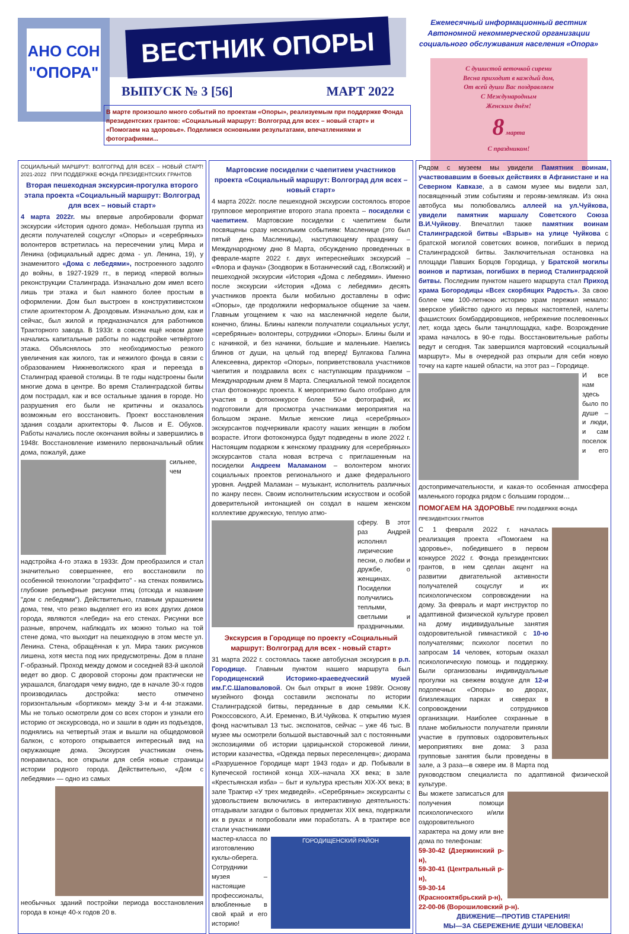АНО СОН
"ОПОРА"
ВЕСТНИК ОПОРЫ
ВЫПУСК № 3 [56] МАРТ 2022
В марте произошло много событий по проектам «Опоры», реализуемым при поддержке Фонда президентских грантов: «Социальный маршрут: Волгоград для всех – новый старт» и «Помогаем на здоровье». Поделимся основными результатами, впечатлениями и фотографиями...
Ежемесячный информационный вестник
Автономной некоммерческой организации
социального обслуживания населения «Опора»
С душистой веточкой сирени
Весна приходит в каждый дом,
От всей души Вас поздравляем
С Международным
Женским днём!
8 марта
С праздником!
СОЦИАЛЬНЫЙ МАРШРУТ: ВОЛГОГРАД ДЛЯ ВСЕХ – НОВЫЙ СТАРТ! 2021-2022 ПРИ ПОДДЕРЖКЕ ФОНДА ПРЕЗИДЕНТСКИХ ГРАНТОВ
Вторая пешеходная экскурсия-прогулка второго этапа проекта «Социальный маршрут: Волгоград для всех – новый старт»
4 марта 2022г. мы впервые апробировали формат экскурсии «История одного дома». Небольшая группа из десяти получателей соцуслуг «Опоры» и «серебряных» волонтеров встретилась на пересечении улиц Мира и Ленина (официальный адрес дома - ул. Ленина, 19), у знаменитого «Дома с лебедями», построенного задолго до войны, в 1927-1929 гг., в период «первой волны» реконструкции Сталинграда. Изначально дом имел всего лишь три этажа и был намного более простым в оформлении. Дом был выстроен в конструктивистском стиле архитектором А. Дроздовым. Изначально дом, как и сейчас, был жилой и предназначался для работников Тракторного завода. В 1933г. в совсем ещё новом доме начались капитальные работы по надстройке четвёртого этажа. Объяснялось это необходимостью резкого увеличения как жилого, так и нежилого фонда в связи с образованием Нижневолжского края и переезда в Сталинград краевой столицы. В те годы надстроены были многие дома в центре. Во время Сталинградской битвы дом пострадал, как и все остальные здания в городе. Но разрушения его были не критичны и оказалось возможным его восстановить. Проект восстановления здания создали архитекторы Ф. Лысов и Е. Обухов. Работы начались после окончания войны и завершились в 1948г. Восстановление изменило первоначальный облик дома, пожалуй, даже
сильнее, чем надстройка 4-го этажа в 1933г. Дом преобразился и стал значительно совершеннее, его восстановили по особенной технологии "сграффито" - на стенах появились глубокие рельефные рисунки птиц (отсюда и название "дом с лебедями"). Действительно, главным украшением дома, тем, что резко выделяет его из всех других домов города, являются «лебеди» на его стенах. Рисунки все разные, впрочем, наблюдать их можно только на той стене дома, что выходит на пешеходную в этом месте ул. Ленина. Стена, обращённая к ул. Мира таких рисунков лишена, хотя места под них предусмотрены. Дом в плане Г-образный. Проход между домом и соседней 83-й школой ведет во двор. С дворовой стороны дом практически не украшался, благодаря чему видно, где в начале 30-х годов производилась достройка: место отмечено горизонтальным «бортиком» между 3-м и 4-м этажами. Мы не только осмотрели дом со всех сторон и узнали его историю от экскурсовода, но и зашли в один из подъездов, поднялись на четвертый этаж и вышли на общедомовой балкон, с которого открывается интересный вид на окружающие дома. Экскурсия участникам очень понравилась, все открыли для себя новые страницы истории родного города. Действительно, «Дом с лебедями» — одно из самых
необычных зданий постройки периода восстановления города в конце 40-х годов 20 в.
Мартовские посиделки с чаепитием участников проекта «Социальный маршрут: Волгоград для всех – новый старт»
4 марта 2022г. после пешеходной экскурсии состоялось второе групповое мероприятие второго этапа проекта – посиделки с чаепитием. Мартовские посиделки с чаепитием были посвящены сразу нескольким событиям: Масленице (это был пятый день Масленицы), наступающему празднику – Международному дню 8 Марта, обсуждению проведенных в феврале-марте 2022 г. двух интереснейших экскурсий – «Флора и фауна» (Зоодворик в Ботанический сад, г.Волжский) и пешеходной экскурсии «История «Дома с лебедями». Именно после экскурсии «История «Дома с лебедями» десять участников проекта были мобильно доставлены в офис «Опоры», где продолжили неформальное общение за чаем. Главным угощением к чаю на масленичной неделе были, конечно, блины. Блины напекли получатели социальных услуг, «серебряные» волонтеры, сотрудники «Опоры». Блины были и с начинкой, и без начинки, большие и маленькие. Наелись блинов от души, на целый год вперед! Булгакова Галина Алексеевна, директор «Опоры», поприветствовала участников чаепития и поздравила всех с наступающим праздником – Международным днем 8 Марта. Специальной темой посиделок стал фотоконкурс проекта. К мероприятию было отобрано для участия в фотоконкурсе более 50-и фотографий, их подготовили для просмотра участниками мероприятия на большом экране. Милые женские лица «серебряных» экскурсантов подчеркивали красоту наших женщин в любом возрасте. Итоги фотоконкурса будут подведены в июле 2022 г. Настоящим подарком к женскому празднику для «серебряных» экскурсантов стала новая встреча с приглашенным на посиделки Андреем Маламаном – волонтером многих социальных проектов регионального и даже федерального уровня. Андрей Маламан – музыкант, исполнитель различных по жанру песен. Своим исполнительским искусством и особой доверительной интонацией он создал в нашем женском коллективе дружескую, теплую атмо-
сферу. В этот раз Андрей исполнял лирические песни, о любви и дружбе, о женщинах. Посиделки получились теплыми, светлыми и праздничными.
Экскурсия в Городище по проекту «Социальный маршрут: Волгоград для всех - новый старт»
31 марта 2022 г. состоялась также автобусная экскурсия в р.п. Городище. Главным пунктом нашего маршрута был Городищенский Историко-краеведческий музей им.Г.С.Шаповаловой. Он был открыт в июне 1989г. Основу музейного фонда составили экспонаты по истории Сталинградской битвы, переданные в дар семьями К.К. Рокоссовского, А.И. Еременко, В.И.Чуйкова. К открытию музея фонд насчитывал 13 тыс. экспонатов, сейчас – уже 46 тыс. В музее мы осмотрели большой выставочный зал с постоянными экспозициями об истории царицынской сторожевой линии, истории казачества, «Одежда первых переселенцев»; диорама «Разрушенное Городище март 1943 года» и др. Побывали в Купеческой гостиной конца XIX–начала XX века; в зале «Крестьянская изба» – быт и культура крестьян XIX-XX века; в зале Трактир «У трех медведей». «Серебряные» экскурсанты с удовольствием включились в интерактивную деятельность: отгадывали загадки о бытовых предметах XIX века, подержали их в руках и попробовали ими поработать. А в трактире все стали участниками
ГОРОДИЩЕНСКИЙ РАЙОН
мастер-класса по изготовлению куклы-оберега. Сотрудники музея – настоящие профессионалы, влюбленные в свой край и его историю!
Рядом с музеем мы увидели Памятник воинам, участвовавшим в боевых действиях в Афганистане и на Северном Кавказе, а в самом музее мы видели зал, посвященный этим событиям и героям-землякам. Из окна автобуса мы полюбовались аллеей на ул.Чуйкова, увидели памятник маршалу Советского Союза В.И.Чуйкову. Впечатлил также памятник воинам Сталинградской битвы «Взрыв» на улице Чуйкова с братской могилой советских воинов, погибших в период Сталинградской битвы. Заключительная остановка на площади Павших Борцов Городища, у Братской могилы воинов и партизан, погибших в период Сталинградской битвы. Последним пунктом нашего маршрута стал Приход храма Богородицы «Всех скорбящих Радость». За свою более чем 100-летнюю историю храм пережил немало: зверское убийство одного из первых настоятелей, налеты фашистских бомбардировщиков, небрежение послевоенных лет, когда здесь были танцплощадка, кафе. Возрождение храма началось в 90-е годы. Восстановительные работы ведут и сегодня. Так завершился мартовский «социальный маршрут». Мы в очередной раз открыли для себя новую точку на карте нашей области, на этот раз – Городище.
И все нам здесь было по душе – и люди, и сам поселок и его достопримечательности, и какая-то особенная атмосфера маленького городка рядом с большим городом…
ПОМОГАЕМ НА ЗДОРОВЬЕ ПРИ ПОДДЕРЖКЕ ФОНДА ПРЕЗИДЕНТСКИХ ГРАНТОВ
С 1 февраля 2022 г. началась реализация проекта «Помогаем на здоровье», победившего в первом конкурсе 2022 г. Фонда президентских грантов, в нем сделан акцент на развитии двигательной активности получателей соцуслуг и их психологическом сопровождении на дому. За февраль и март инструктор по адаптивной физической культуре провел на дому индивидуальные занятия оздоровительной гимнастикой с 10-ю получателями; психолог посетил по запросам 14 человек, которым оказал психологическую помощь и поддержку. Были организованы индивидуальные прогулки на свежем воздухе для 12-и подопечных «Опоры» во дворах, близлежащих парках и скверах в сопровождении сотрудников организации. Наиболее сохранные в плане мобильности получатели приняли участие в групповых оздоровительных мероприятиях вне дома: 3 раза групповые занятия были проведены в зале, а 3 раза—в сквере им. 8 Марта под руководством специалиста по адаптивной физической культуре.
Вы можете записаться для получения помощи психологического и/или оздоровительного характера на дому или вне дома по телефонам:
59-30-42 (Дзержинский р-н),
59-30-41 (Центральный р-н),
59-30-14 (Краснооктябрьский р-н),
22-00-06 (Ворошиловский р-н).
ДВИЖЕНИЕ—ПРОТИВ СТАРЕНИЯ!
МЫ—ЗА СБЕРЕЖЕНИЕ ДУШИ ЧЕЛОВЕКА!